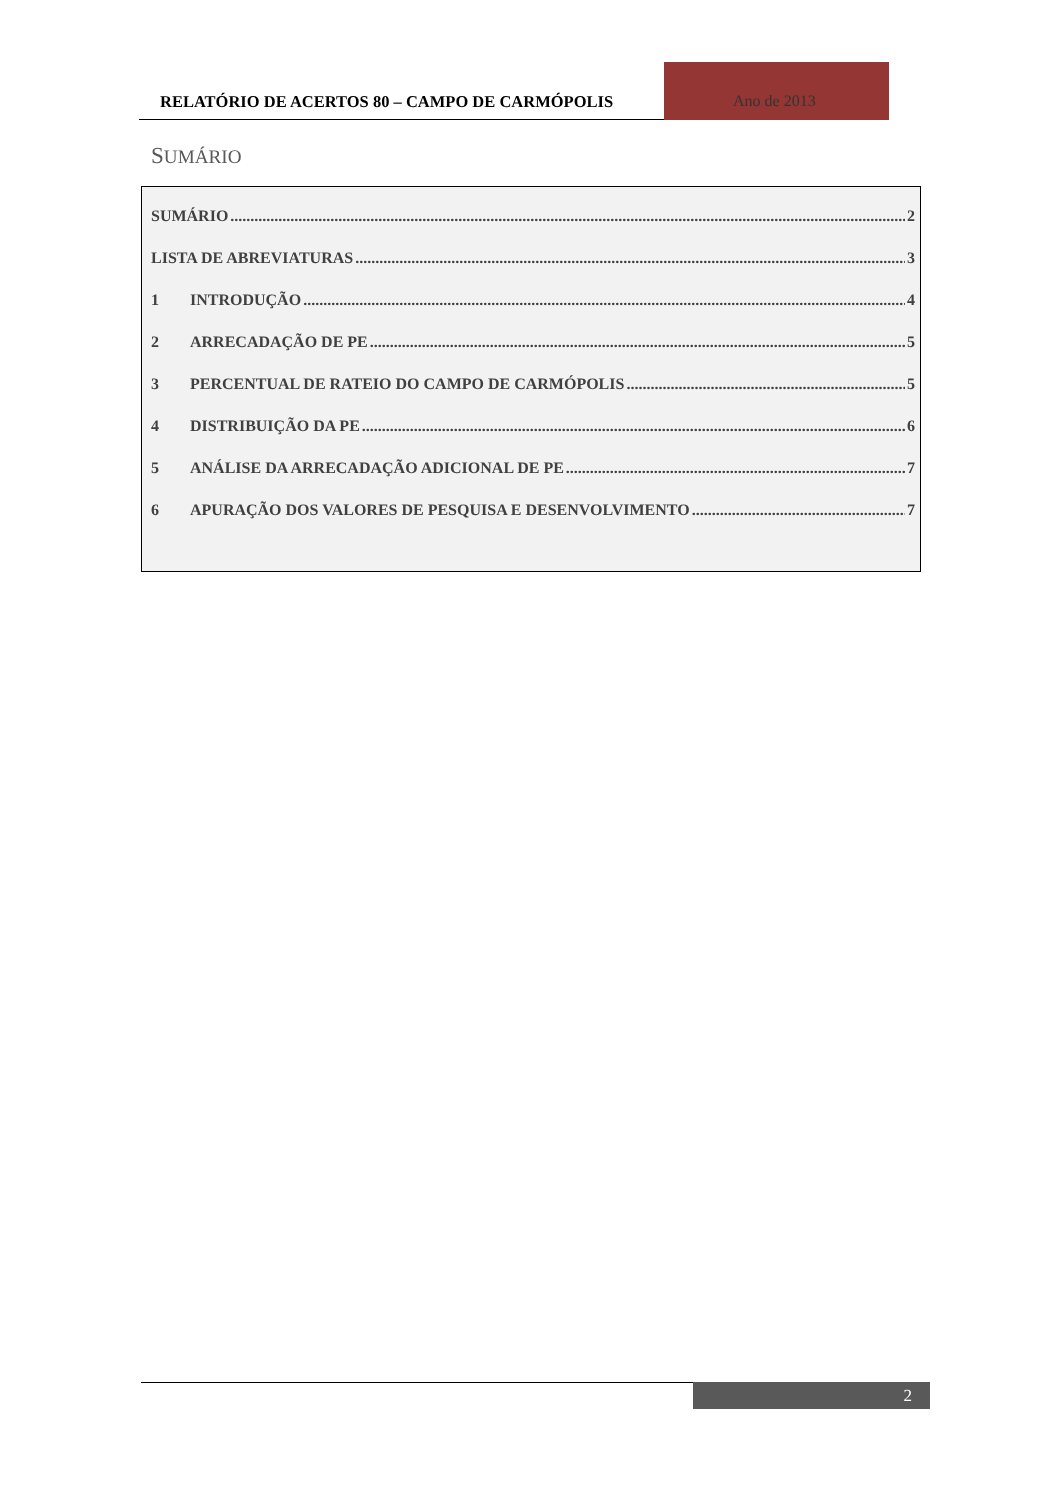RELATÓRIO DE ACERTOS 80 – CAMPO DE CARMÓPOLIS
Ano de 2013
SUMÁRIO
SUMÁRIO 2
LISTA DE ABREVIATURAS 3
1 INTRODUÇÃO 4
2 ARRECADAÇÃO DE PE 5
3 PERCENTUAL DE RATEIO DO CAMPO DE CARMÓPOLIS 5
4 DISTRIBUIÇÃO DA PE 6
5 ANÁLISE DA ARRECADAÇÃO ADICIONAL DE PE 7
6 APURAÇÃO DOS VALORES DE PESQUISA E DESENVOLVIMENTO 7
2